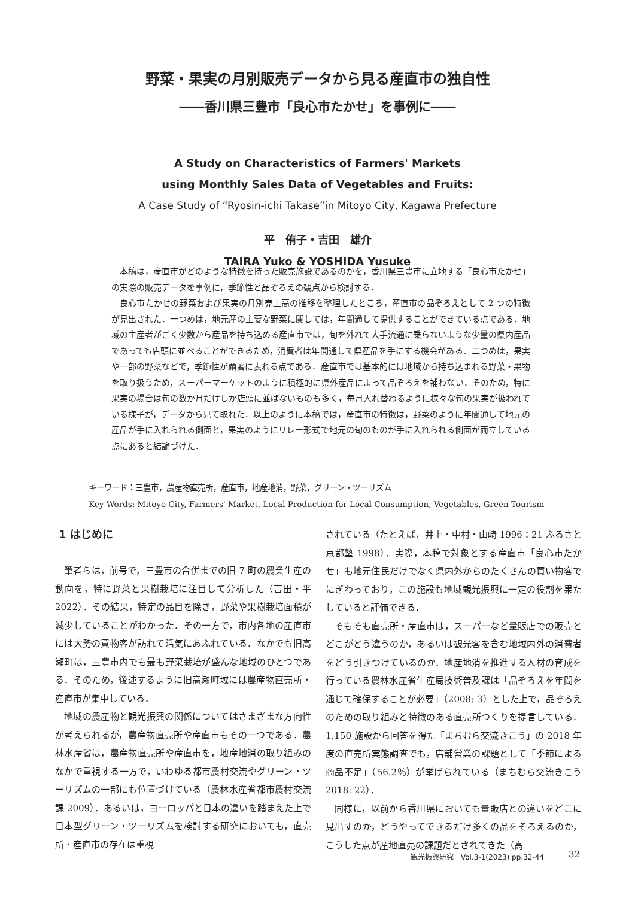野菜・果実の月別販売データから見る産直市の独自性
――香川県三豊市「良心市たかせ」を事例に――
A Study on Characteristics of Farmers' Markets
using Monthly Sales Data of Vegetables and Fruits:
A Case Study of “Ryosin-ichi Takase”in Mitoyo City, Kagawa Prefecture
平　侑子・吉田　雄介
TAIRA Yuko & YOSHIDA Yusuke
本稿は，産直市がどのような特徴を持った販売施設であるのかを，香川県三豊市に立地する「良心市たかせ」の実際の販売データを事例に，季節性と品ぞろえの観点から検討する．
良心市たかせの野菜および果実の月別売上高の推移を整理したところ，産直市の品ぞろえとして 2 つの特徴が見出された．一つめは，地元産の主要な野菜に関しては，年間通して提供することができている点である．地域の生産者がごく少数から産品を持ち込める産直市では，旬を外れて大手流通に乗らないような少量の県内産品であっても店頭に並べることができるため，消費者は年間通して県産品を手にする機会がある．二つめは，果実や一部の野菜などで，季節性が顕著に表れる点である．産直市では基本的には地域から持ち込まれる野菜・果物を取り扱うため，スーパーマーケットのように積極的に県外産品によって品ぞろえを補わない．そのため，特に果実の場合は旬の数か月だけしか店頭に並ばないものも多く，毎月入れ替わるように様々な旬の果実が扱われている様子が，データから見て取れた．以上のように本稿では，産直市の特徴は，野菜のように年間通して地元の産品が手に入れられる側面と，果実のようにリレー形式で地元の旬のものが手に入れられる側面が両立している点にあると結論づけた．
キーワード：三豊市，農産物直売所，産直市，地産地消，野菜，グリーン・ツーリズム
Key Words: Mitoyo City, Farmers' Market, Local Production for Local Consumption, Vegetables, Green Tourism
1 はじめに
筆者らは，前号で，三豊市の合併までの旧 7 町の農業生産の動向を，特に野菜と果樹栽培に注目して分析した（吉田・平 2022）．その結果，特定の品目を除き，野菜や果樹栽培面積が減少していることがわかった．その一方で，市内各地の産直市には大勢の買物客が訪れて活気にあふれている．なかでも旧高瀬町は，三豊市内でも最も野菜栽培が盛んな地域のひとつである．そのため，後述するように旧高瀬町域には農産物直売所・産直市が集中している．
地域の農産物と観光振興の関係についてはさまざまな方向性が考えられるが，農産物直売所や産直市もその一つである．農林水産省は，農産物直売所や産直市を，地産地消の取り組みのなかで重視する一方で，いわゆる都市農村交流やグリーン・ツーリズムの一部にも位置づけている（農林水産省都市農村交流課 2009）．あるいは，ヨーロッパと日本の違いを踏まえた上で日本型グリーン・ツーリズムを検討する研究においても，直売所・産直市の存在は重視
されている（たとえば，井上・中村・山崎 1996：21 ふるさと京都塾 1998）．実際，本稿で対象とする産直市「良心市たかせ」も地元住民だけでなく県内外からのたくさんの買い物客でにぎわっており，この施設も地域観光振興に一定の役割を果たしていると評価できる．
そもそも直売所・産直市は，スーパーなど量販店での販売とどこがどう違うのか，あるいは観光客を含む地域内外の消費者をどう引きつけているのか．地産地消を推進する人材の育成を行っている農林水産省生産局技術普及課は「品ぞろえを年間を通じて確保することが必要」（2008: 3）とした上で，品ぞろえのための取り組みと特徴のある直売所つくりを提言している．1,150 施設から回答を得た「まちむら交流きこう」の 2018 年度の直売所実態調査でも，店舗営業の課題として「季節による商品不足」（56.2％）が挙げられている（まちむら交流きこう 2018: 22）．
同様に，以前から香川県においても量販店との違いをどこに見出すのか，どうやってできるだけ多くの品をそろえるのか，こうした点が産地直売の課題だとされてきた（高
観光振興研究　Vol.3-1(2023) pp.32-44
32